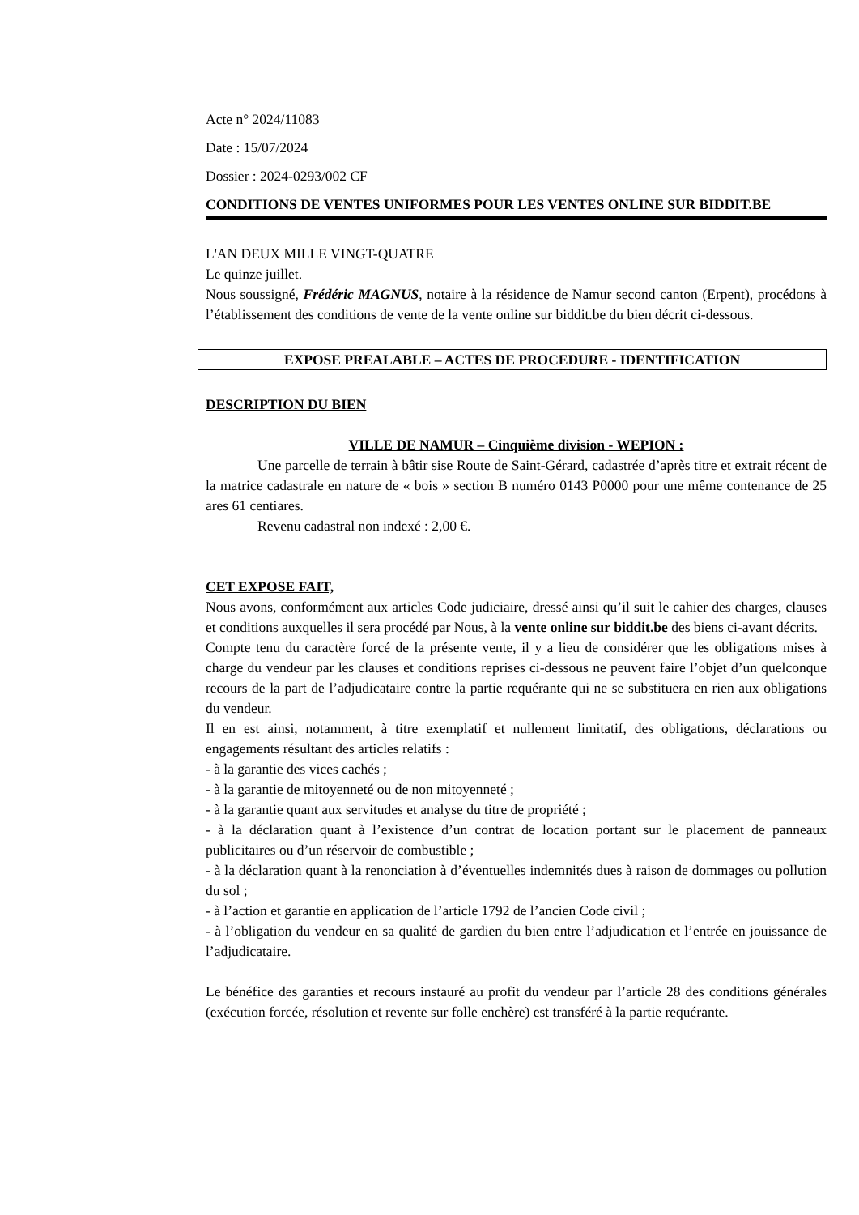Acte n° 2024/11083
Date : 15/07/2024
Dossier : 2024-0293/002 CF
CONDITIONS DE VENTES UNIFORMES POUR LES VENTES ONLINE SUR BIDDIT.BE
L'AN DEUX MILLE VINGT-QUATRE
Le quinze juillet.
Nous soussigné, Frédéric MAGNUS, notaire à la résidence de Namur second canton (Erpent), procédons à l’établissement des conditions de vente de la vente online sur biddit.be du bien décrit ci-dessous.
EXPOSE PREALABLE – ACTES DE PROCEDURE - IDENTIFICATION
DESCRIPTION DU BIEN
VILLE DE NAMUR – Cinquième division - WEPION :
Une parcelle de terrain à bâtir sise Route de Saint-Gérard, cadastrée d’après titre et extrait récent de la matrice cadastrale en nature de « bois » section B numéro 0143 P0000 pour une même contenance de 25 ares 61 centiares.
Revenu cadastral non indexé : 2,00 €.
CET EXPOSE FAIT,
Nous avons, conformément aux articles Code judiciaire, dressé ainsi qu’il suit le cahier des charges, clauses et conditions auxquelles il sera procédé par Nous, à la vente online sur biddit.be des biens ci-avant décrits.
Compte tenu du caractère forcé de la présente vente, il y a lieu de considérer que les obligations mises à charge du vendeur par les clauses et conditions reprises ci-dessous ne peuvent faire l’objet d’un quelconque recours de la part de l’adjudicataire contre la partie requérante qui ne se substituera en rien aux obligations du vendeur.
Il en est ainsi, notamment, à titre exemplatif et nullement limitatif, des obligations, déclarations ou engagements résultant des articles relatifs :
- à la garantie des vices cachés ;
- à la garantie de mitoyenneté ou de non mitoyenneté ;
- à la garantie quant aux servitudes et analyse du titre de propriété ;
- à la déclaration quant à l’existence d’un contrat de location portant sur le placement de panneaux publicitaires ou d’un réservoir de combustible ;
- à la déclaration quant à la renonciation à d’éventuelles indemnités dues à raison de dommages ou pollution du sol ;
- à l’action et garantie en application de l’article 1792 de l’ancien Code civil ;
- à l’obligation du vendeur en sa qualité de gardien du bien entre l’adjudication et l’entrée en jouissance de l’adjudicataire.
Le bénéfice des garanties et recours instauré au profit du vendeur par l’article 28 des conditions générales (exécution forcée, résolution et revente sur folle enchère) est transféré à la partie requérante.